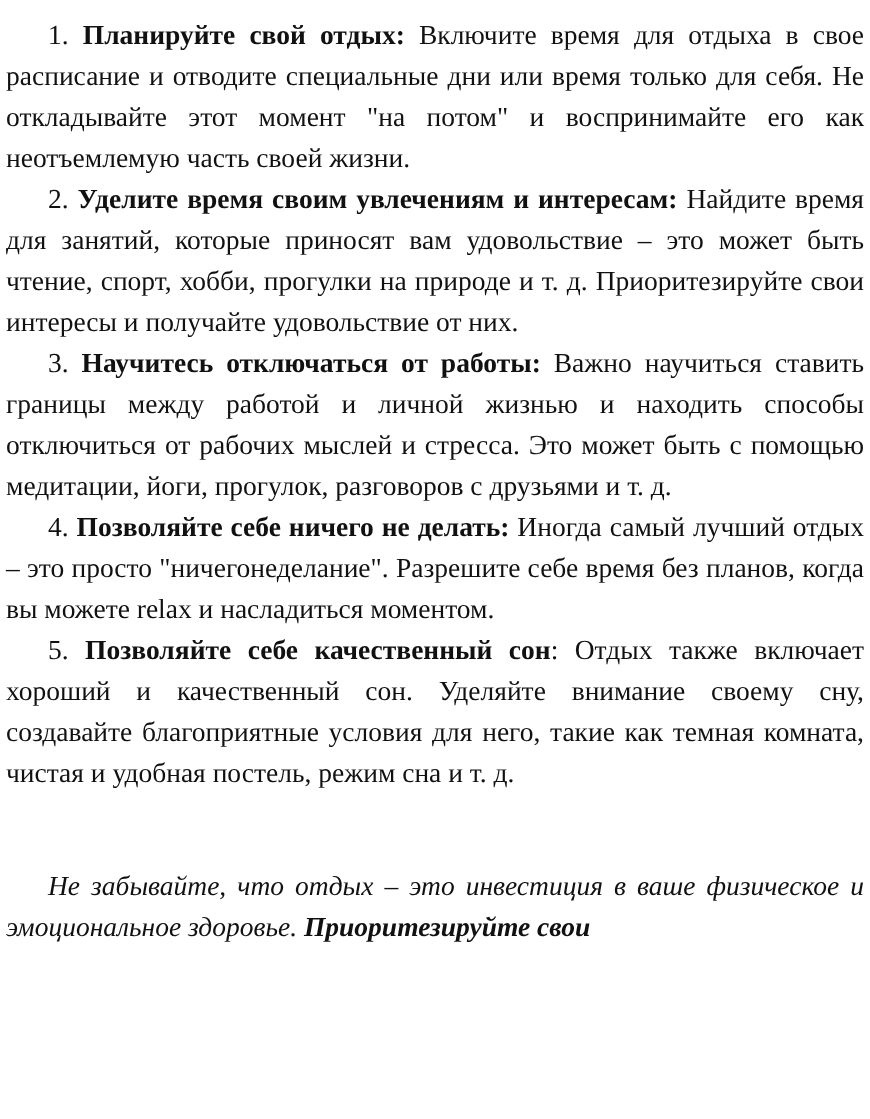1. Планируйте свой отдых: Включите время для отдыха в свое расписание и отводите специальные дни или время только для себя. Не откладывайте этот момент "на потом" и воспринимайте его как неотъемлемую часть своей жизни.
2. Уделите время своим увлечениям и интересам: Найдите время для занятий, которые приносят вам удовольствие – это может быть чтение, спорт, хобби, прогулки на природе и т. д. Приоритезируйте свои интересы и получайте удовольствие от них.
3. Научитесь отключаться от работы: Важно научиться ставить границы между работой и личной жизнью и находить способы отключиться от рабочих мыслей и стресса. Это может быть с помощью медитации, йоги, прогулок, разговоров с друзьями и т. д.
4. Позволяйте себе ничего не делать: Иногда самый лучший отдых – это просто "ничегонеделание". Разрешите себе время без планов, когда вы можете relax и насладиться моментом.
5. Позволяйте себе качественный сон: Отдых также включает хороший и качественный сон. Уделяйте внимание своему сну, создавайте благоприятные условия для него, такие как темная комната, чистая и удобная постель, режим сна и т. д.
Не забывайте, что отдых – это инвестиция в ваше физическое и эмоциональное здоровье. Приоритезируйте свои